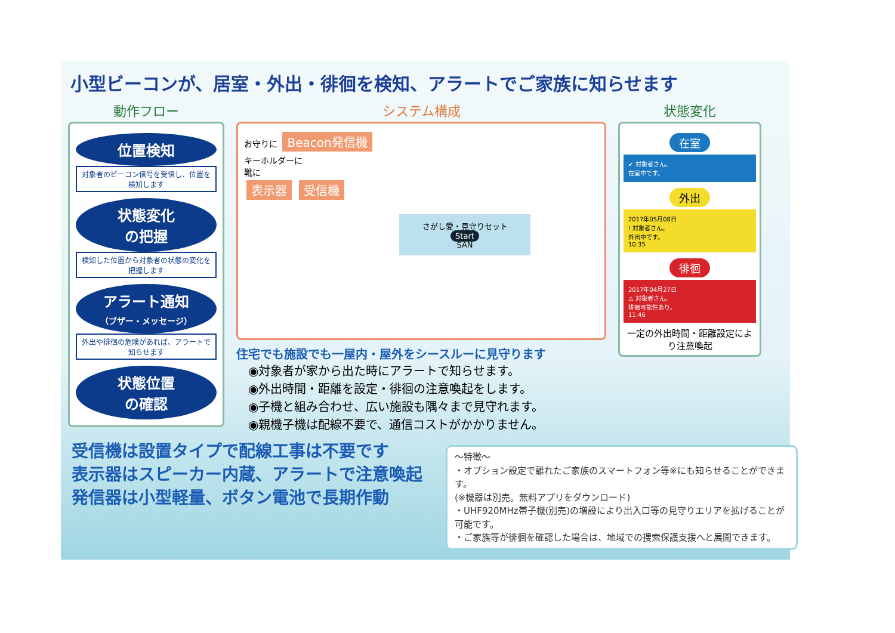小型ビーコンが、居室・外出・徘徊を検知、アラートでご家族に知らせます
動作フロー
位置検知
対象者のビーコン信号を受信し、位置を検知します
状態変化
の把握
検知した位置から対象者の状態の変化を把握します
アラート通知
（ブザー・メッセージ）
外出や徘徊の危険があれば、アラートで知らせます
状態位置
の確認
システム構成
お守りに Beacon発信機
キーホルダーに
靴に
表示器 受信機
さがし愛・見守りセット
Start
SAN
住宅でも施設でも一屋内・屋外をシースルーに見守ります
◉対象者が家から出た時にアラートで知らせます。
◉外出時間・距離を設定・徘徊の注意喚起をします。
◉子機と組み合わせ、広い施設も隅々まで見守れます。
◉親機子機は配線不要で、通信コストがかかりません。
状態変化
在室
✔ 対象者さん。
在室中です。
外出
2017年05月08日
! 対象者さん。
外出中です。
10:35
徘徊
2017年04月27日
⚠ 対象者さん。
徘徊可能性あり。
11:46
一定の外出時間・距離設定により注意喚起
受信機は設置タイプで配線工事は不要です
表示器はスピーカー内蔵、アラートで注意喚起
発信器は小型軽量、ボタン電池で長期作動
〜特徴〜
・オプション設定で離れたご家族のスマートフォン等※にも知らせることができます。
(※機器は別売。無料アプリをダウンロード)
・UHF920MHz帯子機(別売)の増設により出入口等の見守りエリアを拡げることが可能です。
・ご家族等が徘徊を確認した場合は、地域での捜索保護支援へと展開できます。